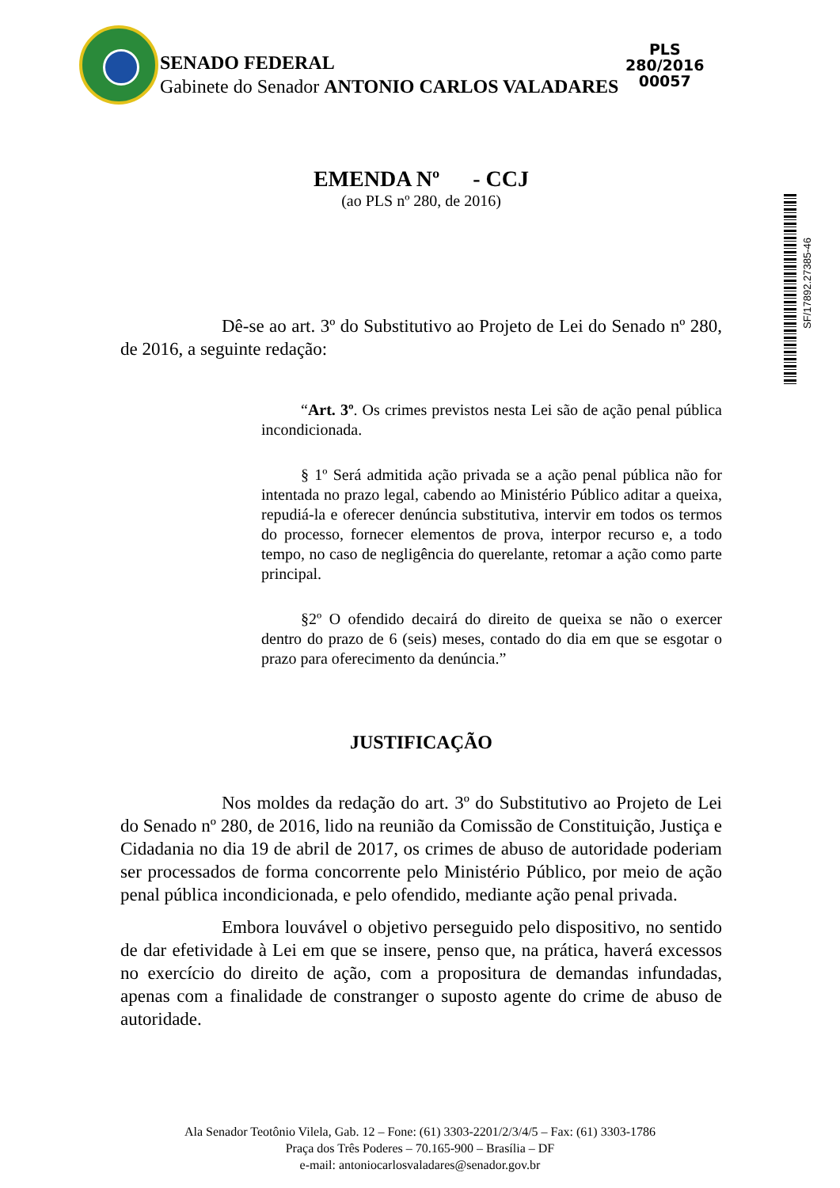PLS 280/2016
00057
SENADO FEDERAL
Gabinete do Senador ANTONIO CARLOS VALADARES
SF/17892.27385-46
EMENDA Nº - CCJ
(ao PLS nº 280, de 2016)
Dê-se ao art. 3º do Substitutivo ao Projeto de Lei do Senado nº 280, de 2016, a seguinte redação:
“Art. 3º. Os crimes previstos nesta Lei são de ação penal pública incondicionada.
§ 1º Será admitida ação privada se a ação penal pública não for intentada no prazo legal, cabendo ao Ministério Público aditar a queixa, repudiá-la e oferecer denúncia substitutiva, intervir em todos os termos do processo, fornecer elementos de prova, interpor recurso e, a todo tempo, no caso de negligência do querelante, retomar a ação como parte principal.
§2º O ofendido decairá do direito de queixa se não o exercer dentro do prazo de 6 (seis) meses, contado do dia em que se esgotar o prazo para oferecimento da denúncia.”
JUSTIFICAÇÃO
Nos moldes da redação do art. 3º do Substitutivo ao Projeto de Lei do Senado nº 280, de 2016, lido na reunião da Comissão de Constituição, Justiça e Cidadania no dia 19 de abril de 2017, os crimes de abuso de autoridade poderiam ser processados de forma concorrente pelo Ministério Público, por meio de ação penal pública incondicionada, e pelo ofendido, mediante ação penal privada.
Embora louvável o objetivo perseguido pelo dispositivo, no sentido de dar efetividade à Lei em que se insere, penso que, na prática, haverá excessos no exercício do direito de ação, com a propositura de demandas infundadas, apenas com a finalidade de constranger o suposto agente do crime de abuso de autoridade.
Ala Senador Teotônio Vilela, Gab. 12 – Fone: (61) 3303-2201/2/3/4/5 – Fax: (61) 3303-1786
Praça dos Três Poderes – 70.165-900 – Brasília – DF
e-mail: antoniocarlosvaladares@senador.gov.br